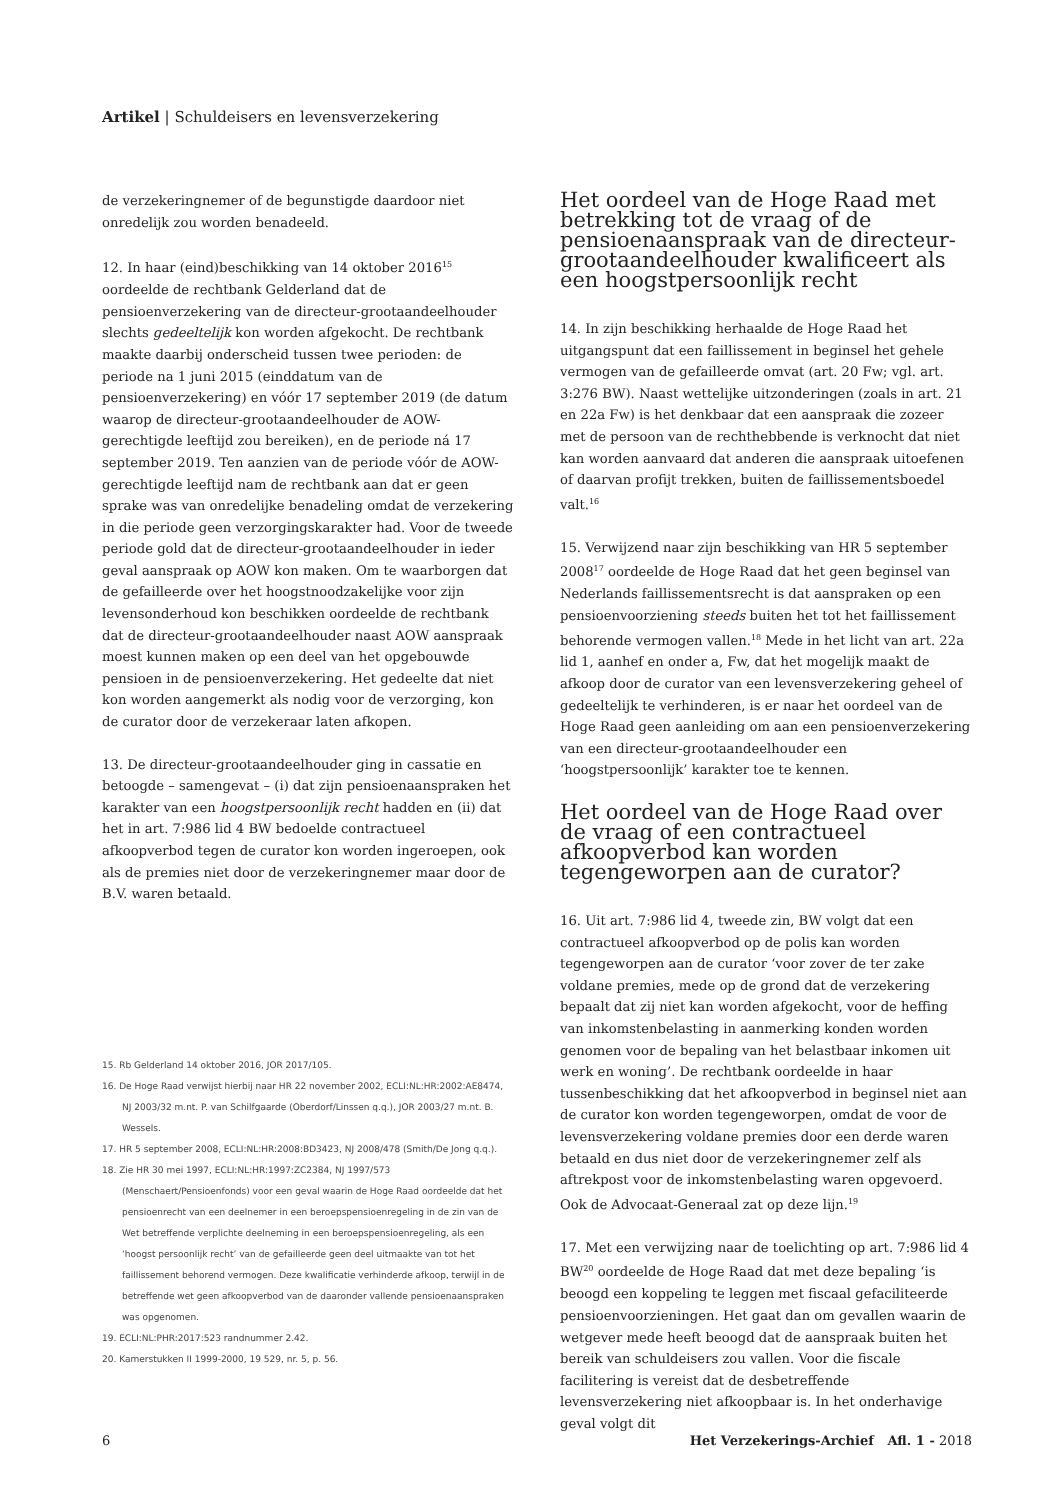Artikel | Schuldeisers en levensverzekering
de verzekeringnemer of de begunstigde daardoor niet onredelijk zou worden benadeeld.
12. In haar (eind)beschikking van 14 oktober 2016<sup>15</sup> oordeelde de rechtbank Gelderland dat de pensioenverzekering van de directeur-grootaandeelhouder slechts gedeeltelijk kon worden afgekocht. De rechtbank maakte daarbij onderscheid tussen twee perioden: de periode na 1 juni 2015 (einddatum van de pensioenverzekering) en vóór 17 september 2019 (de datum waarop de directeur-grootaandeelhouder de AOW-gerechtigde leeftijd zou bereiken), en de periode ná 17 september 2019. Ten aanzien van de periode vóór de AOW-gerechtigde leeftijd nam de rechtbank aan dat er geen sprake was van onredelijke benadeling omdat de verzekering in die periode geen verzorgingskarakter had. Voor de tweede periode gold dat de directeur-grootaandeelhouder in ieder geval aanspraak op AOW kon maken. Om te waarborgen dat de gefailleerde over het hoogstnoodzakelijke voor zijn levensonderhoud kon beschikken oordeelde de rechtbank dat de directeur-grootaandeelhouder naast AOW aanspraak moest kunnen maken op een deel van het opgebouwde pensioen in de pensioenverzekering. Het gedeelte dat niet kon worden aangemerkt als nodig voor de verzorging, kon de curator door de verzekeraar laten afkopen.
13. De directeur-grootaandeelhouder ging in cassatie en betoogde – samengevat – (i) dat zijn pensioenaanspraken het karakter van een hoogstpersoonlijk recht hadden en (ii) dat het in art. 7:986 lid 4 BW bedoelde contractueel afkoopverbod tegen de curator kon worden ingeroepen, ook als de premies niet door de verzekeringnemer maar door de B.V. waren betaald.
15. Rb Gelderland 14 oktober 2016, JOR 2017/105.
16. De Hoge Raad verwijst hierbij naar HR 22 november 2002, ECLI:NL:HR:2002:AE8474, NJ 2003/32 m.nt. P. van Schilfgaarde (Oberdorf/Linssen q.q.), JOR 2003/27 m.nt. B. Wessels.
17. HR 5 september 2008, ECLI:NL:HR:2008:BD3423, NJ 2008/478 (Smith/De Jong q.q.).
18. Zie HR 30 mei 1997, ECLI:NL:HR:1997:ZC2384, NJ 1997/573 (Menschaert/Pensioenfonds) voor een geval waarin de Hoge Raad oordeelde dat het pensioenrecht van een deelnemer in een beroepspensioenregeling in de zin van de Wet betreffende verplichte deelneming in een beroepspensioenregeling, als een ‘hoogst persoonlijk recht’ van de gefailleerde geen deel uitmaakte van tot het faillissement behorend vermogen. Deze kwalificatie verhinderde afkoop, terwijl in de betreffende wet geen afkoopverbod van de daaronder vallende pensioenaanspraken was opgenomen.
19. ECLI:NL:PHR:2017:523 randnummer 2.42.
20. Kamerstukken II 1999-2000, 19 529, nr. 5, p. 56.
Het oordeel van de Hoge Raad met betrekking tot de vraag of de pensioenaanspraak van de directeur-grootaandeelhouder kwalificeert als een hoogstpersoonlijk recht
14. In zijn beschikking herhaalde de Hoge Raad het uitgangspunt dat een faillissement in beginsel het gehele vermogen van de gefailleerde omvat (art. 20 Fw; vgl. art. 3:276 BW). Naast wettelijke uitzonderingen (zoals in art. 21 en 22a Fw) is het denkbaar dat een aanspraak die zozeer met de persoon van de rechthebbende is verknocht dat niet kan worden aanvaard dat anderen die aanspraak uitoefenen of daarvan profijt trekken, buiten de faillissementsboedel valt.<sup>16</sup>
15. Verwijzend naar zijn beschikking van HR 5 september 2008<sup>17</sup> oordeelde de Hoge Raad dat het geen beginsel van Nederlands faillissementsrecht is dat aanspraken op een pensioenvoorziening steeds buiten het tot het faillissement behorende vermogen vallen.<sup>18</sup> Mede in het licht van art. 22a lid 1, aanhef en onder a, Fw, dat het mogelijk maakt de afkoop door de curator van een levensverzekering geheel of gedeeltelijk te verhinderen, is er naar het oordeel van de Hoge Raad geen aanleiding om aan een pensioenverzekering van een directeur-grootaandeelhouder een ‘hoogstpersoonlijk’ karakter toe te kennen.
Het oordeel van de Hoge Raad over de vraag of een contractueel afkoopverbod kan worden tegengeworpen aan de curator?
16. Uit art. 7:986 lid 4, tweede zin, BW volgt dat een contractueel afkoopverbod op de polis kan worden tegengeworpen aan de curator ‘voor zover de ter zake voldane premies, mede op de grond dat de verzekering bepaalt dat zij niet kan worden afgekocht, voor de heffing van inkomstenbelasting in aanmerking konden worden genomen voor de bepaling van het belastbaar inkomen uit werk en woning’. De rechtbank oordeelde in haar tussenbeschikking dat het afkoopverbod in beginsel niet aan de curator kon worden tegengeworpen, omdat de voor de levensverzekering voldane premies door een derde waren betaald en dus niet door de verzekeringnemer zelf als aftrekpost voor de inkomstenbelasting waren opgevoerd. Ook de Advocaat-Generaal zat op deze lijn.<sup>19</sup>
17. Met een verwijzing naar de toelichting op art. 7:986 lid 4 BW<sup>20</sup> oordeelde de Hoge Raad dat met deze bepaling ‘is beoogd een koppeling te leggen met fiscaal gefaciliteerde pensioenvoorzieningen. Het gaat dan om gevallen waarin de wetgever mede heeft beoogd dat de aanspraak buiten het bereik van schuldeisers zou vallen. Voor die fiscale facilitering is vereist dat de desbetreffende levensverzekering niet afkoopbaar is. In het onderhavige geval volgt dit
6 Het Verzekerings-Archief Afl. 1 - 2018